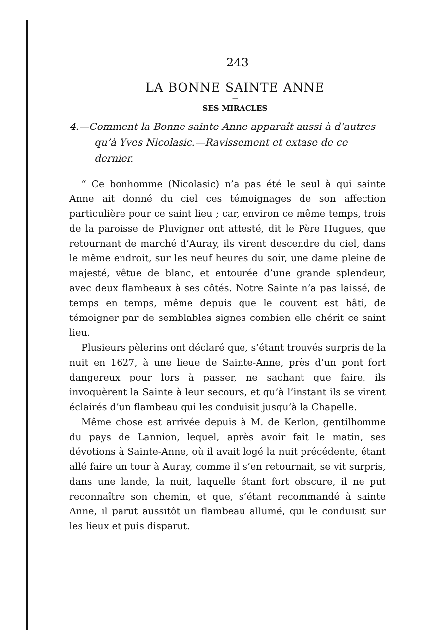243
LA BONNE SAINTE ANNE
—
SES MIRACLES
4.—Comment la Bonne sainte Anne apparaît aussi à d’autres qu’à Yves Nicolasic.—Ravissement et extase de ce dernier.
“ Ce bonhomme (Nicolasic) n’a pas été le seul à qui sainte Anne ait donné du ciel ces témoignages de son affection particulière pour ce saint lieu ; car, environ ce même temps, trois de la paroisse de Pluvigner ont attesté, dit le Père Hugues, que retournant de marché d’Auray, ils virent descendre du ciel, dans le même endroit, sur les neuf heures du soir, une dame pleine de majesté, vêtue de blanc, et entourée d’une grande splendeur, avec deux flambeaux à ses côtés. Notre Sainte n’a pas laissé, de temps en temps, même depuis que le couvent est bâti, de témoigner par de semblables signes combien elle chérit ce saint lieu.
Plusieurs pèlerins ont déclaré que, s’étant trouvés surpris de la nuit en 1627, à une lieue de Sainte-Anne, près d’un pont fort dangereux pour lors à passer, ne sachant que faire, ils invoquèrent la Sainte à leur secours, et qu’à l’instant ils se virent éclairés d’un flambeau qui les conduisit jusqu’à la Chapelle.
Même chose est arrivée depuis à M. de Kerlon, gentilhomme du pays de Lannion, lequel, après avoir fait le matin, ses dévotions à Sainte-Anne, où il avait logé la nuit précédente, étant allé faire un tour à Auray, comme il s’en retournait, se vit surpris, dans une lande, la nuit, laquelle étant fort obscure, il ne put reconnaître son chemin, et que, s’étant recommandé à sainte Anne, il parut aussitôt un flambeau allumé, qui le conduisit sur les lieux et puis disparut.